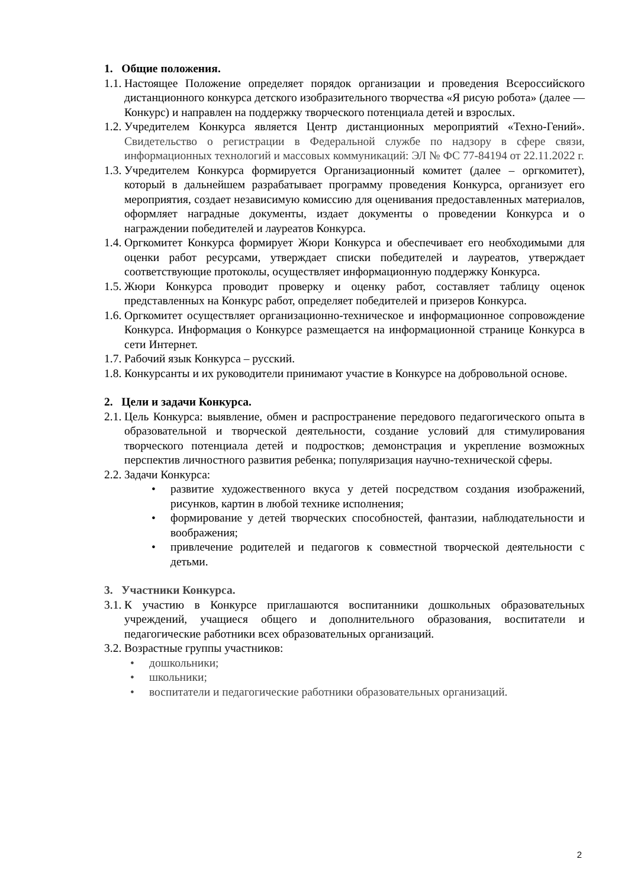1. Общие положения.
1.1. Настоящее Положение определяет порядок организации и проведения Всероссийского дистанционного конкурса детского изобразительного творчества «Я рисую робота» (далее — Конкурс) и направлен на поддержку творческого потенциала детей и взрослых.
1.2. Учредителем Конкурса является Центр дистанционных мероприятий «Техно-Гений». Свидетельство о регистрации в Федеральной службе по надзору в сфере связи, информационных технологий и массовых коммуникаций: ЭЛ № ФС 77-84194 от 22.11.2022 г.
1.3. Учредителем Конкурса формируется Организационный комитет (далее – оргкомитет), который в дальнейшем разрабатывает программу проведения Конкурса, организует его мероприятия, создает независимую комиссию для оценивания предоставленных материалов, оформляет наградные документы, издает документы о проведении Конкурса и о награждении победителей и лауреатов Конкурса.
1.4. Оргкомитет Конкурса формирует Жюри Конкурса и обеспечивает его необходимыми для оценки работ ресурсами, утверждает списки победителей и лауреатов, утверждает соответствующие протоколы, осуществляет информационную поддержку Конкурса.
1.5. Жюри Конкурса проводит проверку и оценку работ, составляет таблицу оценок представленных на Конкурс работ, определяет победителей и призеров Конкурса.
1.6. Оргкомитет осуществляет организационно-техническое и информационное сопровождение Конкурса. Информация о Конкурсе размещается на информационной странице Конкурса в сети Интернет.
1.7. Рабочий язык Конкурса – русский.
1.8. Конкурсанты и их руководители принимают участие в Конкурсе на добровольной основе.
2. Цели и задачи Конкурса.
2.1. Цель Конкурса: выявление, обмен и распространение передового педагогического опыта в образовательной и творческой деятельности, создание условий для стимулирования творческого потенциала детей и подростков; демонстрация и укрепление возможных перспектив личностного развития ребенка; популяризация научно-технической сферы.
2.2. Задачи Конкурса:
• развитие художественного вкуса у детей посредством создания изображений, рисунков, картин в любой технике исполнения;
• формирование у детей творческих способностей, фантазии, наблюдательности и воображения;
• привлечение родителей и педагогов к совместной творческой деятельности с детьми.
3. Участники Конкурса.
3.1. К участию в Конкурсе приглашаются воспитанники дошкольных образовательных учреждений, учащиеся общего и дополнительного образования, воспитатели и педагогические работники всех образовательных организаций.
3.2. Возрастные группы участников:
• дошкольники;
• школьники;
• воспитатели и педагогические работники образовательных организаций.
2